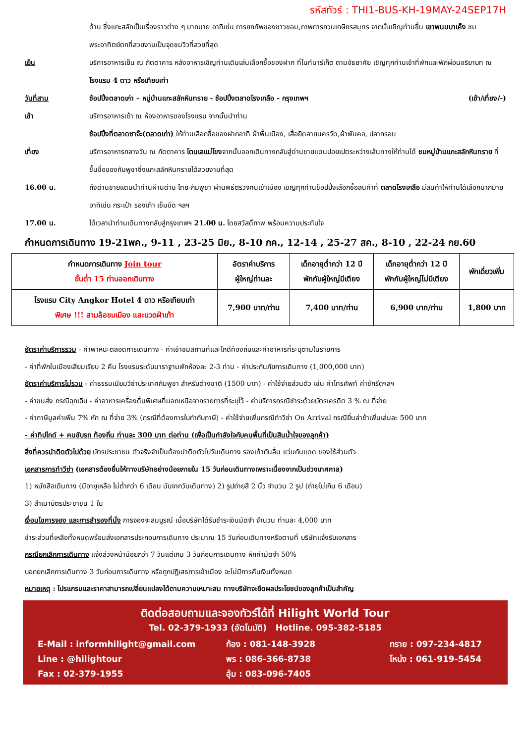รหัสทัวร์ : THI1-BUS-KH-19MAY-24SEP17H
ด้าน ซึ่งแกะสลักเป็นเรื่องราวต่าง ๆ มากมาย อาทิเช่น การยกทัพของชาวขอม,ภาพการกวนเกษียรสมุทร จากนั้นเชิญท่านขึ้น เขาพนมบาเค็ง ชมพระอาทิตย์ตกที่สวยงามเป็นจุดชมวิวที่สวยที่สุด
เย็น บริการอาหารเย็น ณ ภัตตาคาร หลังอาหารเชิญท่านเดินเล่นเลือกซื้อของฝาก ที่ไนท์มาร์เก็ต ตามอัธยาศัย เชิญทุกท่านเข้าที่พักและพักผ่อนอริยาบท ณ โรงแรม 4 ดาว หรือเทียบเท่า
วันที่สาม ช้อปปิ้งตลาดเก่า – หมู่บ้านแกะสลักหินทราย - ช้อปปิ้งตลาดโรงเกลือ - กรุงเทพฯ (เช้า/เที่ยง/-)
เช้า บริการอาหารเช้า ณ ห้องอาหารของโรงแรม จากนั้นนำท่าน
ช้อปปิ้งที่ตลาดซาจ๊ะ(ตลาดเก่า) ให้ท่านเลือกซื้อของฝากอาทิ ผ้าพื้นเมือง, เสื้อยืดลายนครวัด,ผ้าพันคอ, ปลากรอบ
เที่ยง บริการอาหารกลางวัน ณ ภัตตาคาร โตนเลแม่โขงจากนั้นออกเดินทางกลับสู่ด่านชายแดนปอยเปตระหว่างเส้นทางให้ท่านได้ ชมหมู่บ้านแกะสลักหินทราย ที่ขึ้นชื่อของกัมพูชาซึ่งแกะสลักหินทรายได้สวยงามที่สุด
16.00 น. ถึงด่านชายแดนนำท่านผ่านด่าน ไทย-กัมพูชา ผ่านพิธีตรวจคนเข้าเมือง เชิญทุกท่านช็อปปิ้งเลือกซื้อสินค้าที่ ตลาดโรงเกลือ มีสินค้าให้ท่านได้เลือกมากมาย อาทิเช่น กระเป๋า รองเท้า เข็มขัด ฯลฯ
17.00 น. ได้เวลานำท่านเดินทางกลับสู่กรุงเทพฯ 21.00 น. โดยสวัสดิ์ภาพ พร้อมความประทับใจ
กำหนดการเดินทาง 19-21พค., 9-11 , 23-25 มิย., 8-10 กค., 12-14 , 25-27 สค., 8-10 , 22-24 กย.60
| กำหนดการเดินทาง Join tour ขั้นต่ำ 15 ท่านออกเดินทาง | อัตราค่าบริการ ผู้ใหญ่ท่านละ | เด็กอายุต่ำกว่า 12 ปี พักกับผู้ใหญ่มีเตียง | เด็กอายุต่ำกว่า 12 ปี พักกับผู้ใหญ่ไม่มีเตียง | พักเดี่ยวเพิ่ม |
| --- | --- | --- | --- | --- |
| โรงแรม City Angkor Hotel 4 ดาว หรือเทียบเท่า พิเศษ !!! สามล้อชมเมือง และนวดฝ่าเท้า | 7,900 บาท/ท่าน | 7,400 บาท/ท่าน | 6,900 บาท/ท่าน | 1,800 บาท |
อัตราค่าบริการรวม - ค่าพาหนะตลอดการเดินทาง - ค่าเข้าชมสถานที่และไกด์ท้องถิ่นและค่าอาหารที่ระบุตามในรายการ
- ค่าที่พักในเมืองเสียมเรียบ 2 คืน โรงแรมระดับมาราฐานพักห้องละ 2-3 ท่าน - ค่าประกันภัยการเดินทาง (1,000,000 บาท)
อัตราค่าบริการไม่รวม - ค่าธรรมเนียมวีซ่าประเทศกัมพูชา สำหรับต่างชาติ (1500 บาท) - ค่าใช้จ่ายส่วนตัว เช่น ค่าโทรศัพท์ ค่าซักรีดฯลฯ
- ค่าขนส่ง กรณีฉุกเฉิน - ค่าอาหารเครื่องดื่มพิเศษที่นอกเหนือจากรายการที่ระบุไว้ - ค่าบริการกรณีชำระด้วยบัตรเครดิต 3 % ณ ที่จ่าย
- ค่าภาษีมูลค่าเพิ่ม 7% หัก ณ ที่จ่าย 3% (กรณีที่ต้องการใบกำกับภาษี) - ค่าใช้จ่ายเพิ่มกรณีทำวีซ่า On Arrival กรณียื่นล่าช้าเพิ่มเล่มละ 500 บาท
- ค่าทิปไกด์ + คนขับรถ ท้องถิ่น ท่านละ 300 บาท ต่อท่าน (เพื่อเป็นกำลังใจกับคนพื้นที่เป็นสินน้ำใจของลูกค้า)
สิ่งที่ควรนำติดตัวไปด้วย บัตรประชาชน ตัวจริงจำเป็นต้องนำติดตัวไปวันเดินทาง รองเท้ากันลื่น แว่นกันแดด ของใช้ส่วนตัว
เอกสารการทำวีซ่า (เอกสารต้องยื่นให้ทางบริษัทอย่างน้อยภายใน 15 วันก่อนเดินทางเพราะเนื่องจากเป็นช่วงเทศกาล)
1) หนังสือเดินทาง (มีอายุเหลือ ไม่ต่ำกว่า 6 เดือน นับจากวันเดินทาง) 2) รูปถ่ายสี 2 นิ้ว จำนวน 2 รูป (ถ่ายไม่เกิน 6 เดือน)
3) สำเนาบัตรประชาชน 1 ใบ
เงื่อนไขการจอง และการสำรองที่นั่ง การจองจะสมบูรณ์ เมื่อบริษัทได้รับชำระเงินมัดจำ จำนวน ท่านละ 4,000 บาท
ชำระส่วนที่เหลือทั้งหมดพร้อมส่งเอกสารประกอบการเดินทาง ประมาณ 15 วันก่อนเดินทางหรือตามที่ บริษัทแจ้งรับเอกสาร
กรณียกเลิกการเดินทาง แจ้งล่วงหน้าน้อยกว่า 7 วันแต่เกิน 3 วันก่อนการเดินทาง หักค่ามัดจำ 50%
บอกยกเลิกการเดินทาง 3 วันก่อนการเดินทาง หรือถูกปฏิเสธการเข้าเมือง จะไม่มีการคืนเงินทั้งหมด
หมายเหตุ : โปรแกรมและราคาสามารถเปลี่ยนแปลงได้ตามความเหมาะสม ทางบริษัทจะยึดผลประโยชน์ของลูกค้าเป็นสำคัญ
ติดต่อสอบถามและจองทัวร์ได้ที่ Hilight World Tour
Tel. 02-379-1933 (อัตโนมัติ) Hotline. 095-382-5185
E-Mail : informhilight@gmail.com
Line : @hilightour
Fax : 02-379-1955
ก้อง : 081-148-3928
พร : 086-366-8738
อุ้ม : 083-096-7405
ทราย : 097-234-4817
โหน่ง : 061-919-5454